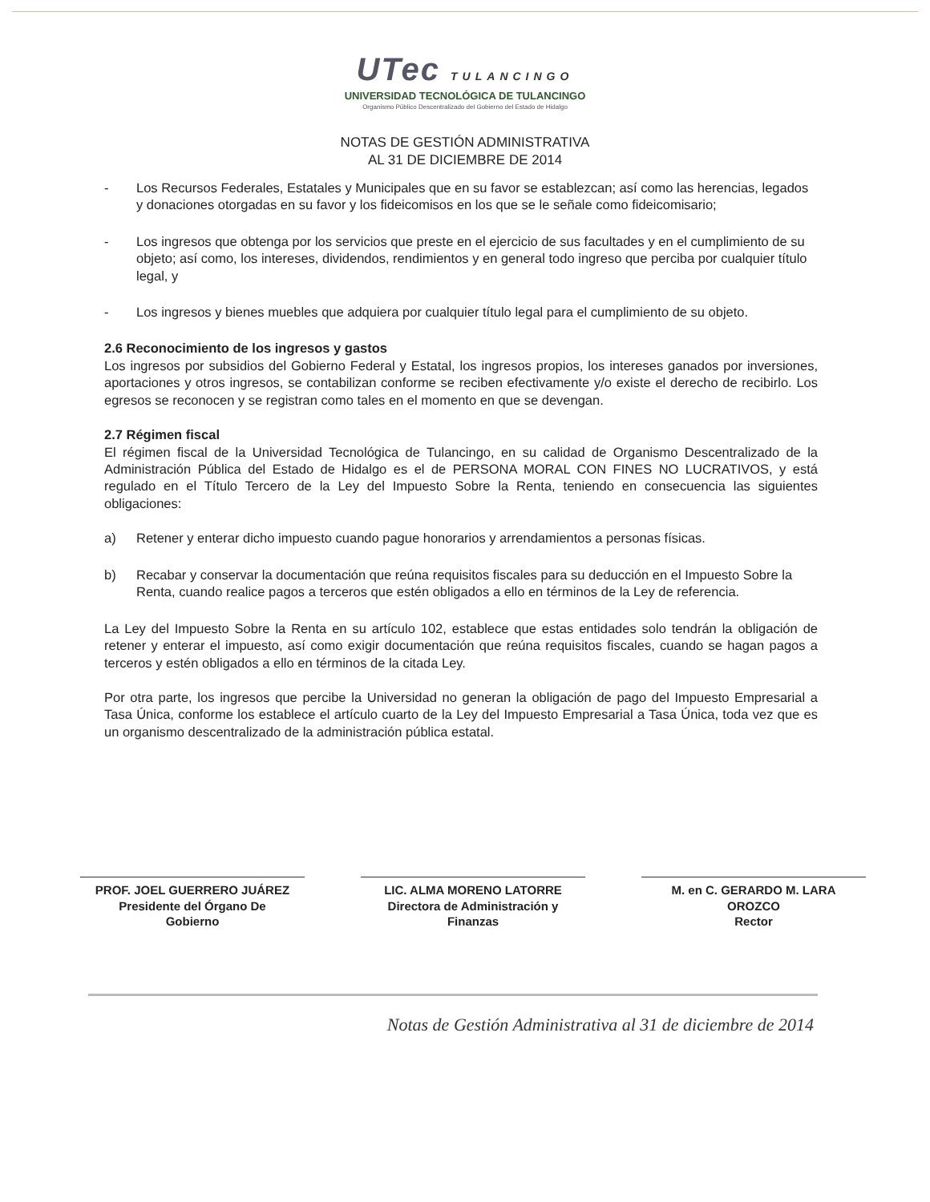UTec TULANCINGO
UNIVERSIDAD TECNOLÓGICA DE TULANCINGO
Organismo Público Descentralizado del Gobierno del Estado de Hidalgo
NOTAS DE GESTIÓN ADMINISTRATIVA
AL 31 DE DICIEMBRE DE 2014
- Los Recursos Federales, Estatales y Municipales que en su favor se establezcan; así como las herencias, legados y donaciones otorgadas en su favor y los fideicomisos en los que se le señale como fideicomisario;
- Los ingresos que obtenga por los servicios que preste en el ejercicio de sus facultades y en el cumplimiento de su objeto; así como, los intereses, dividendos, rendimientos y en general todo ingreso que perciba por cualquier título legal, y
- Los ingresos y bienes muebles que adquiera por cualquier título legal para el cumplimiento de su objeto.
2.6 Reconocimiento de los ingresos y gastos
Los ingresos por subsidios del Gobierno Federal y Estatal, los ingresos propios, los intereses ganados por inversiones, aportaciones y otros ingresos, se contabilizan conforme se reciben efectivamente y/o existe el derecho de recibirlo. Los egresos se reconocen y se registran como tales en el momento en que se devengan.
2.7 Régimen fiscal
El régimen fiscal de la Universidad Tecnológica de Tulancingo, en su calidad de Organismo Descentralizado de la Administración Pública del Estado de Hidalgo es el de PERSONA MORAL CON FINES NO LUCRATIVOS, y está regulado en el Título Tercero de la Ley del Impuesto Sobre la Renta, teniendo en consecuencia las siguientes obligaciones:
a) Retener y enterar dicho impuesto cuando pague honorarios y arrendamientos a personas físicas.
b) Recabar y conservar la documentación que reúna requisitos fiscales para su deducción en el Impuesto Sobre la Renta, cuando realice pagos a terceros que estén obligados a ello en términos de la Ley de referencia.
La Ley del Impuesto Sobre la Renta en su artículo 102, establece que estas entidades solo tendrán la obligación de retener y enterar el impuesto, así como exigir documentación que reúna requisitos fiscales, cuando se hagan pagos a terceros y estén obligados a ello en términos de la citada Ley.
Por otra parte, los ingresos que percibe la Universidad no generan la obligación de pago del Impuesto Empresarial a Tasa Única, conforme los establece el artículo cuarto de la Ley del Impuesto Empresarial a Tasa Única, toda vez que es un organismo descentralizado de la administración pública estatal.
PROF. JOEL GUERRERO JUÁREZ
Presidente del Órgano De
Gobierno
LIC. ALMA MORENO LATORRE
Directora de Administración y
Finanzas
M. en C. GERARDO M. LARA
OROZCO
Rector
Notas de Gestión Administrativa al 31 de diciembre de 2014